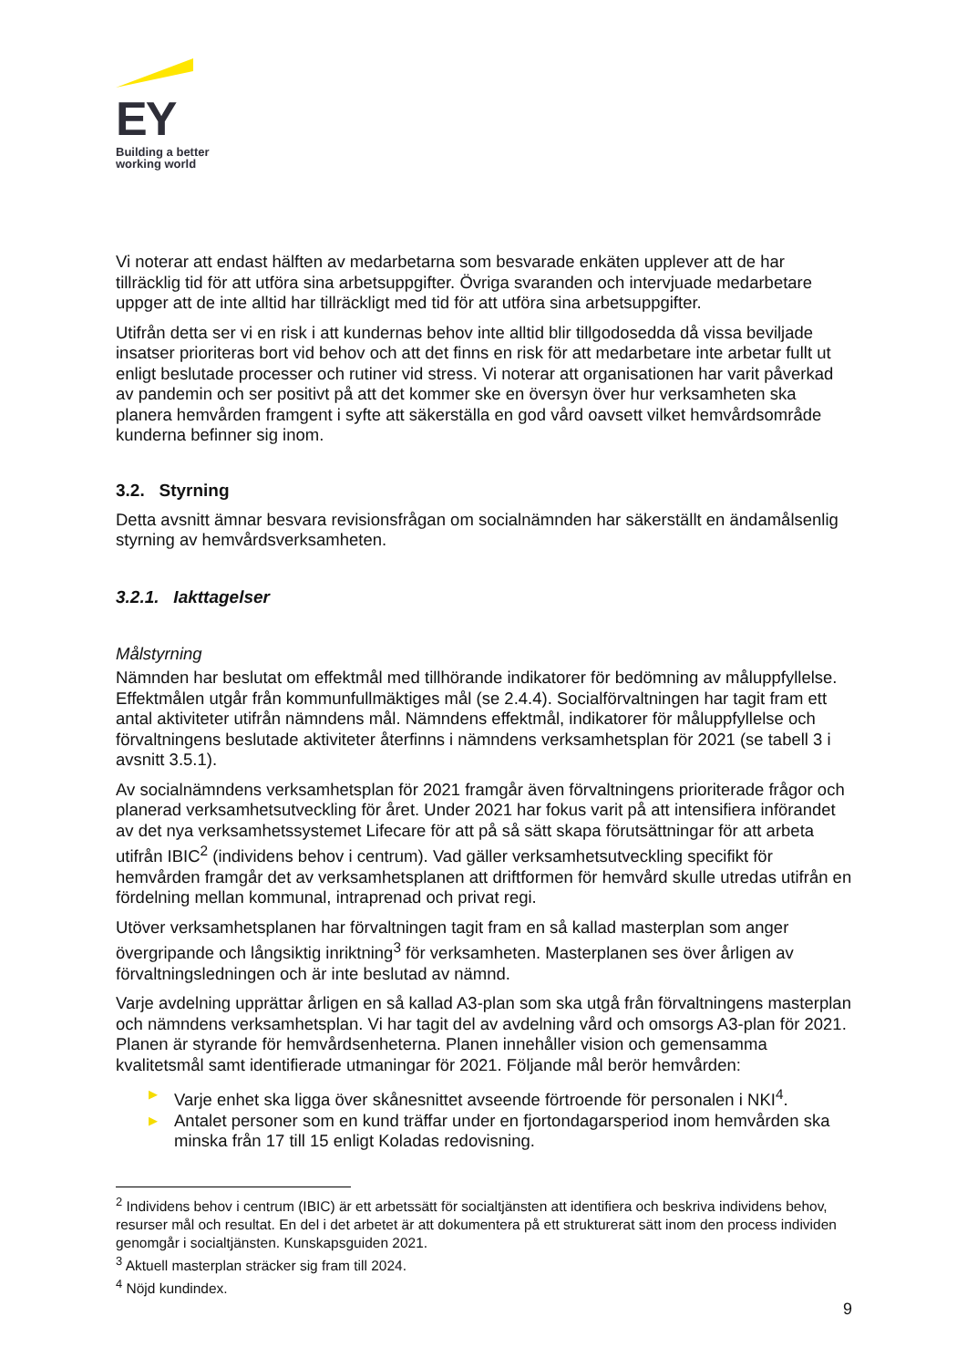EY
Building a better
working world
Vi noterar att endast hälften av medarbetarna som besvarade enkäten upplever att de har tillräcklig tid för att utföra sina arbetsuppgifter. Övriga svaranden och intervjuade medarbetare uppger att de inte alltid har tillräckligt med tid för att utföra sina arbetsuppgifter.
Utifrån detta ser vi en risk i att kundernas behov inte alltid blir tillgodosedda då vissa beviljade insatser prioriteras bort vid behov och att det finns en risk för att medarbetare inte arbetar fullt ut enligt beslutade processer och rutiner vid stress. Vi noterar att organisationen har varit påverkad av pandemin och ser positivt på att det kommer ske en översyn över hur verksamheten ska planera hemvården framgent i syfte att säkerställa en god vård oavsett vilket hemvårdsområde kunderna befinner sig inom.
3.2. Styrning
Detta avsnitt ämnar besvara revisionsfrågan om socialnämnden har säkerställt en ändamålsenlig styrning av hemvårdsverksamheten.
3.2.1. Iakttagelser
Målstyrning
Nämnden har beslutat om effektmål med tillhörande indikatorer för bedömning av måluppfyllelse. Effektmålen utgår från kommunfullmäktiges mål (se 2.4.4). Socialförvaltningen har tagit fram ett antal aktiviteter utifrån nämndens mål. Nämndens effektmål, indikatorer för måluppfyllelse och förvaltningens beslutade aktiviteter återfinns i nämndens verksamhetsplan för 2021 (se tabell 3 i avsnitt 3.5.1).
Av socialnämndens verksamhetsplan för 2021 framgår även förvaltningens prioriterade frågor och planerad verksamhetsutveckling för året. Under 2021 har fokus varit på att intensifiera införandet av det nya verksamhetssystemet Lifecare för att på så sätt skapa förutsättningar för att arbeta utifrån IBIC<sup>2</sup> (individens behov i centrum). Vad gäller verksamhetsutveckling specifikt för hemvården framgår det av verksamhetsplanen att driftformen för hemvård skulle utredas utifrån en fördelning mellan kommunal, intraprenad och privat regi.
Utöver verksamhetsplanen har förvaltningen tagit fram en så kallad masterplan som anger övergripande och långsiktig inriktning<sup>3</sup> för verksamheten. Masterplanen ses över årligen av förvaltningsledningen och är inte beslutad av nämnd.
Varje avdelning upprättar årligen en så kallad A3-plan som ska utgå från förvaltningens masterplan och nämndens verksamhetsplan. Vi har tagit del av avdelning vård och omsorgs A3-plan för 2021. Planen är styrande för hemvårdsenheterna. Planen innehåller vision och gemensamma kvalitetsmål samt identifierade utmaningar för 2021. Följande mål berör hemvården:
▶ Varje enhet ska ligga över skånesnittet avseende förtroende för personalen i NKI<sup>4</sup>.
▶ Antalet personer som en kund träffar under en fjortondagarsperiod inom hemvården ska minska från 17 till 15 enligt Koladas redovisning.
<sup>2</sup> Individens behov i centrum (IBIC) är ett arbetssätt för socialtjänsten att identifiera och beskriva individens behov, resurser mål och resultat. En del i det arbetet är att dokumentera på ett strukturerat sätt inom den process individen genomgår i socialtjänsten. Kunskapsguiden 2021.
<sup>3</sup> Aktuell masterplan sträcker sig fram till 2024.
<sup>4</sup> Nöjd kundindex.
9